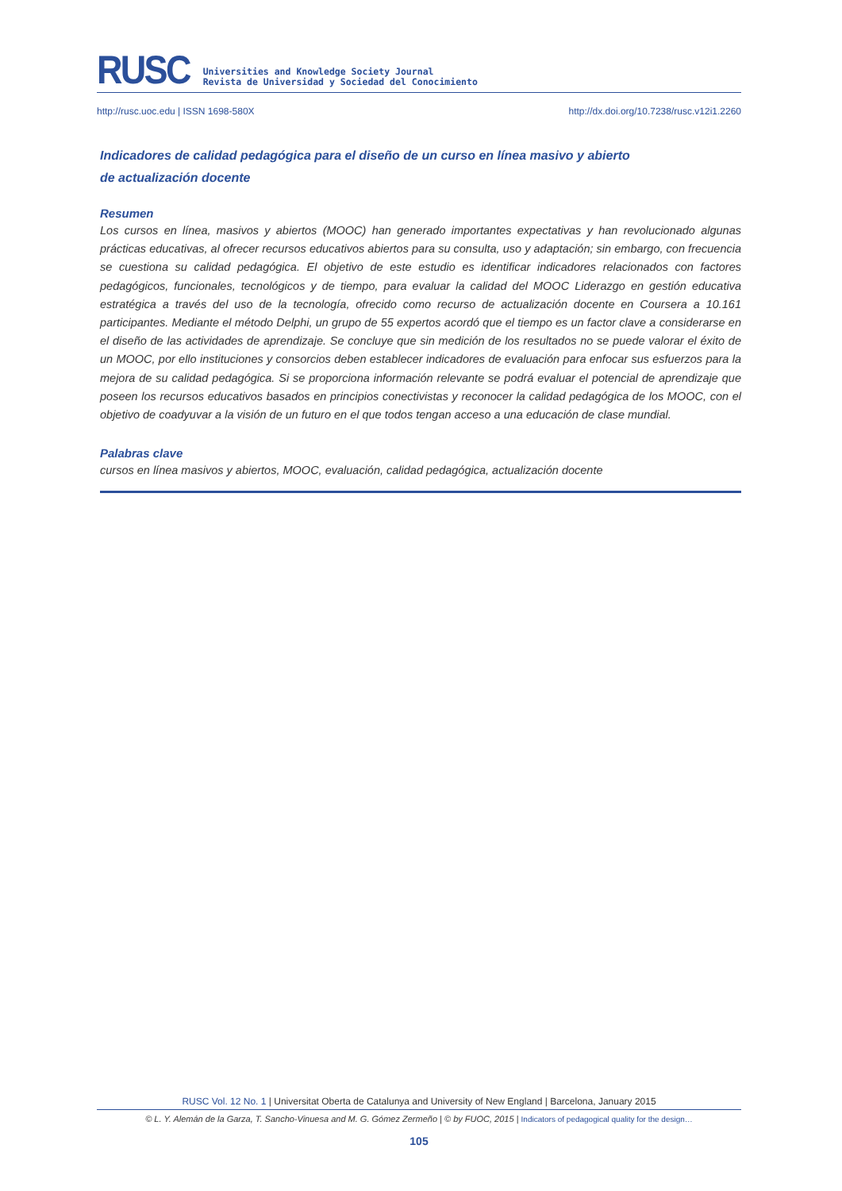RUSC
Universities and Knowledge Society Journal
Revista de Universidad y Sociedad del Conocimiento
http://rusc.uoc.edu | ISSN 1698-580X http://dx.doi.org/10.7238/rusc.v12i1.2260
Indicadores de calidad pedagógica para el diseño de un curso en línea masivo y abierto
de actualización docente
Resumen
Los cursos en línea, masivos y abiertos (MOOC) han generado importantes expectativas y han revolucionado algunas prácticas educativas, al ofrecer recursos educativos abiertos para su consulta, uso y adaptación; sin embargo, con frecuencia se cuestiona su calidad pedagógica. El objetivo de este estudio es identificar indicadores relacionados con factores pedagógicos, funcionales, tecnológicos y de tiempo, para evaluar la calidad del MOOC Liderazgo en gestión educativa estratégica a través del uso de la tecnología, ofrecido como recurso de actualización docente en Coursera a 10.161 participantes. Mediante el método Delphi, un grupo de 55 expertos acordó que el tiempo es un factor clave a considerarse en el diseño de las actividades de aprendizaje. Se concluye que sin medición de los resultados no se puede valorar el éxito de un MOOC, por ello instituciones y consorcios deben establecer indicadores de evaluación para enfocar sus esfuerzos para la mejora de su calidad pedagógica. Si se proporciona información relevante se podrá evaluar el potencial de aprendizaje que poseen los recursos educativos basados en principios conectivistas y reconocer la calidad pedagógica de los MOOC, con el objetivo de coadyuvar a la visión de un futuro en el que todos tengan acceso a una educación de clase mundial.
Palabras clave
cursos en línea masivos y abiertos, MOOC, evaluación, calidad pedagógica, actualización docente
RUSC Vol. 12 No. 1 | Universitat Oberta de Catalunya and University of New England | Barcelona, January 2015
© L. Y. Alemán de la Garza, T. Sancho-Vinuesa and M. G. Gómez Zermeño | © by FUOC, 2015 | Indicators of pedagogical quality for the design…
105